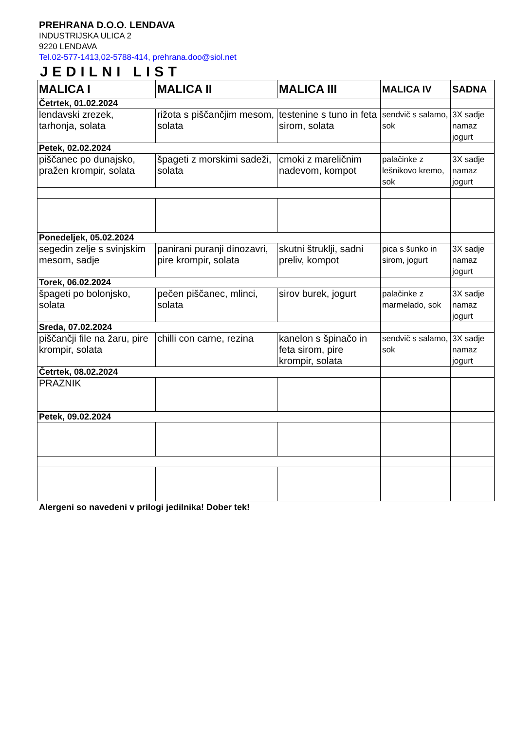PREHRANA D.O.O. LENDAVA
INDUSTRIJSKA ULICA 2
9220 LENDAVA
Tel.02-577-1413,02-5788-414, prehrana.doo@siol.net
JEDILNI LIST
| MALICA I | MALICA II | MALICA III | MALICA IV | SADNA |
| --- | --- | --- | --- | --- |
| Četrtek, 01.02.2024 | | | | |
| lendavski zrezek, tarhonja, solata | rižota s piščančjim mesom, solata | testenine s tuno in feta sirom, solata | sendvič s salamo, sok | 3X sadje namaz jogurt |
| Petek, 02.02.2024 | | | | |
| piščanec po dunajsko, pražen krompir, solata | špageti z morskimi sadeži, solata | cmoki z mareličnim nadevom, kompot | palačinke z lešnikovo kremo, sok | 3X sadje namaz jogurt |
| Ponedeljek, 05.02.2024 | | | | |
| segedin zelje s svinjskim mesom, sadje | panirani puranji dinozavri, pire krompir, solata | skutni štruklji, sadni preliv, kompot | pica s šunko in sirom, jogurt | 3X sadje namaz jogurt |
| Torek, 06.02.2024 | | | | |
| špageti po bolonjsko, solata | pečen piščanec, mlinci, solata | sirov burek, jogurt | palačinke z marmelado, sok | 3X sadje namaz jogurt |
| Sreda, 07.02.2024 | | | | |
| piščančji file na žaru, pire krompir, solata | chilli con carne, rezina | kanelon s špinačo in feta sirom, pire krompir, solata | sendvič s salamo, sok | 3X sadje namaz jogurt |
| Četrtek, 08.02.2024 | | | | |
| PRAZNIK | | | | |
| Petek, 09.02.2024 | | | | |
Alergeni so navedeni v prilogi jedilnika! Dober tek!